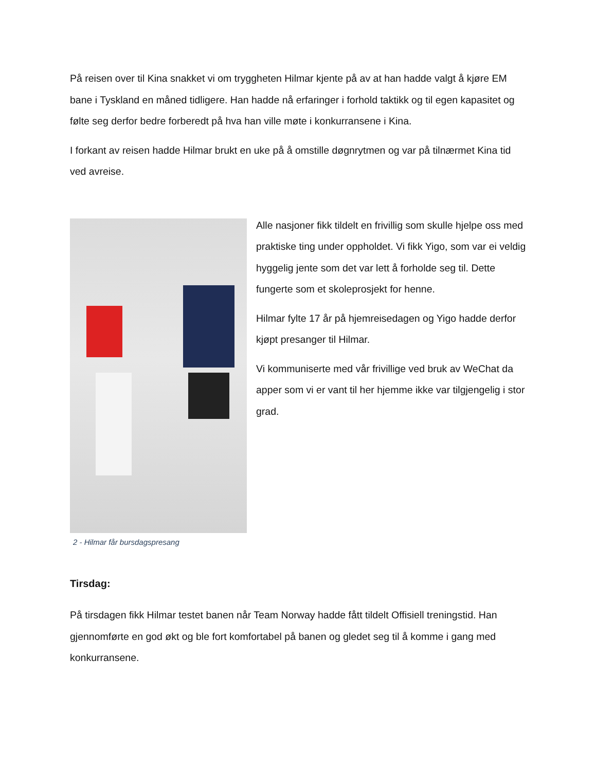På reisen over til Kina snakket vi om tryggheten Hilmar kjente på av at han hadde valgt å kjøre EM bane i Tyskland en måned tidligere. Han hadde nå erfaringer i forhold taktikk og til egen kapasitet og følte seg derfor bedre forberedt på hva han ville møte i konkurransene i Kina.
I forkant av reisen hadde Hilmar brukt en uke på å omstille døgnrytmen og var på tilnærmet Kina tid ved avreise.
2 - Hilmar får bursdagspresang
Alle nasjoner fikk tildelt en frivillig som skulle hjelpe oss med praktiske ting under oppholdet. Vi fikk Yigo, som var ei veldig hyggelig jente som det var lett å forholde seg til. Dette fungerte som et skoleprosjekt for henne.
Hilmar fylte 17 år på hjemreisedagen og Yigo hadde derfor kjøpt presanger til Hilmar.
Vi kommuniserte med vår frivillige ved bruk av WeChat da apper som vi er vant til her hjemme ikke var tilgjengelig i stor grad.
Tirsdag:
På tirsdagen fikk Hilmar testet banen når Team Norway hadde fått tildelt Offisiell treningstid. Han gjennomførte en god økt og ble fort komfortabel på banen og gledet seg til å komme i gang med konkurransene.